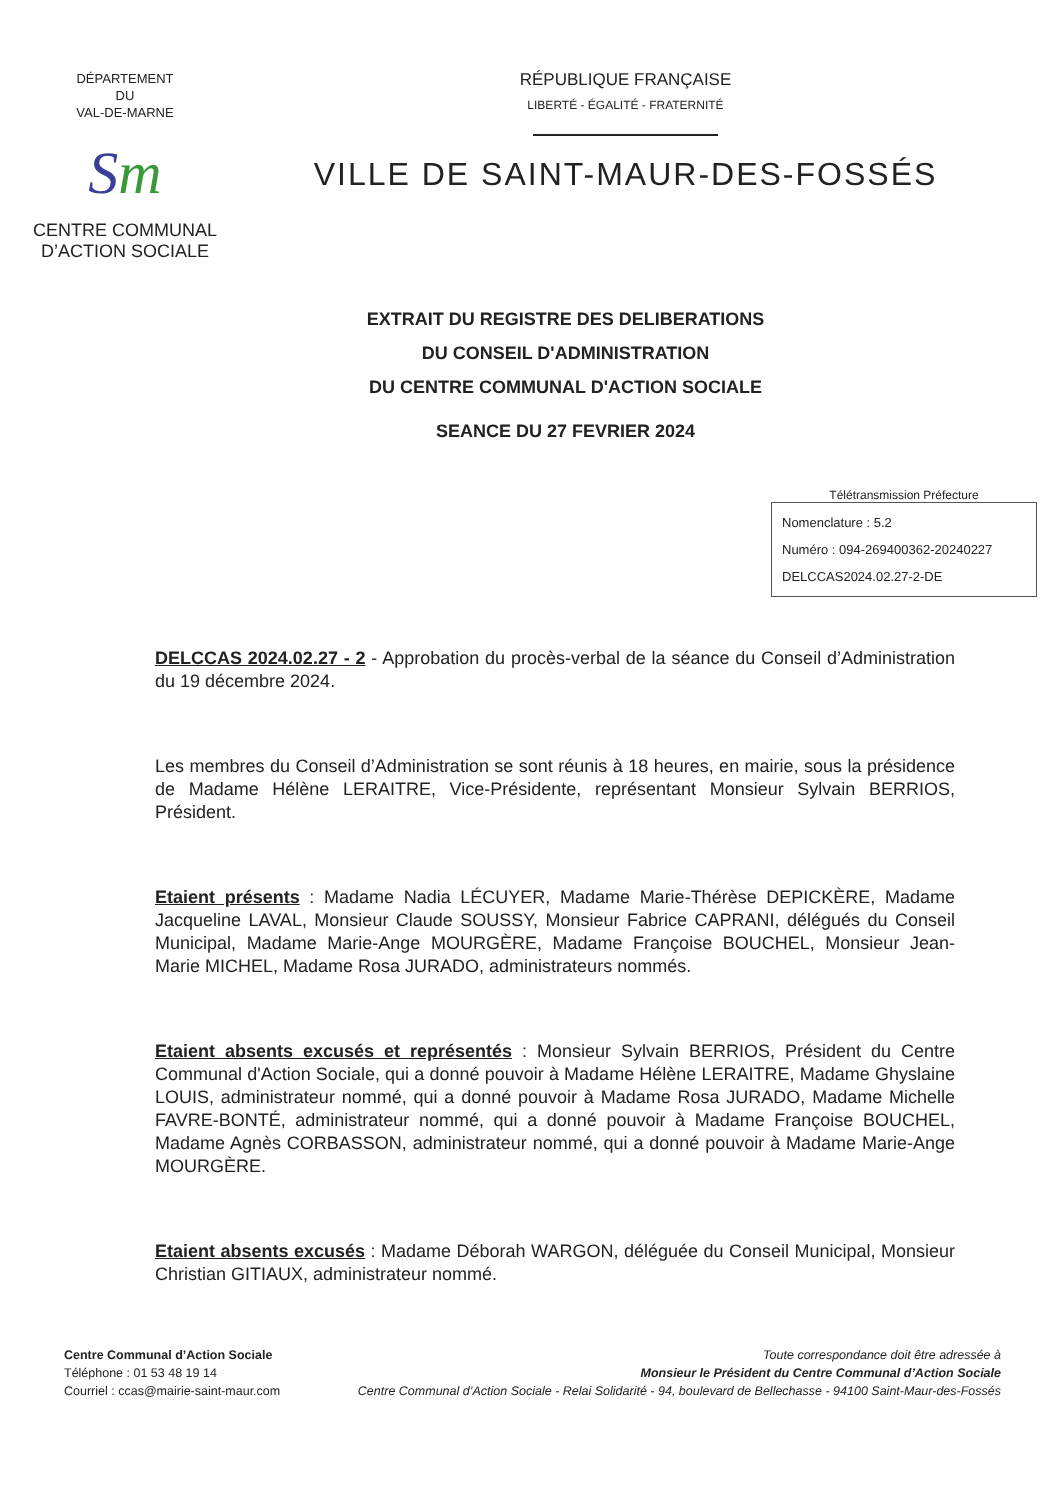DÉPARTEMENT
DU
VAL-DE-MARNE
Sm
CENTRE COMMUNAL
D’ACTION SOCIALE
RÉPUBLIQUE FRANÇAISE
LIBERTÉ - ÉGALITÉ - FRATERNITÉ
VILLE DE SAINT-MAUR-DES-FOSSÉS
EXTRAIT DU REGISTRE DES DELIBERATIONS
DU CONSEIL D'ADMINISTRATION
DU CENTRE COMMUNAL D'ACTION SOCIALE
SEANCE DU 27 FEVRIER 2024
Télétransmission Préfecture
Nomenclature : 5.2
Numéro : 094-269400362-20240227
DELCCAS2024.02.27-2-DE
DELCCAS 2024.02.27 - 2 - Approbation du procès-verbal de la séance du Conseil d’Administration du 19 décembre 2024.
Les membres du Conseil d’Administration se sont réunis à 18 heures, en mairie, sous la présidence de Madame Hélène LERAITRE, Vice-Présidente, représentant Monsieur Sylvain BERRIOS, Président.
Etaient présents : Madame Nadia LÉCUYER, Madame Marie-Thérèse DEPICKÈRE, Madame Jacqueline LAVAL, Monsieur Claude SOUSSY, Monsieur Fabrice CAPRANI, délégués du Conseil Municipal, Madame Marie-Ange MOURGÈRE, Madame Françoise BOUCHEL, Monsieur Jean-Marie MICHEL, Madame Rosa JURADO, administrateurs nommés.
Etaient absents excusés et représentés : Monsieur Sylvain BERRIOS, Président du Centre Communal d'Action Sociale, qui a donné pouvoir à Madame Hélène LERAITRE, Madame Ghyslaine LOUIS, administrateur nommé, qui a donné pouvoir à Madame Rosa JURADO, Madame Michelle FAVRE-BONTÉ, administrateur nommé, qui a donné pouvoir à Madame Françoise BOUCHEL, Madame Agnès CORBASSON, administrateur nommé, qui a donné pouvoir à Madame Marie-Ange MOURGÈRE.
Etaient absents excusés : Madame Déborah WARGON, déléguée du Conseil Municipal, Monsieur Christian GITIAUX, administrateur nommé.
Centre Communal d’Action Sociale
Téléphone : 01 53 48 19 14
Courriel : ccas@mairie-saint-maur.com
Toute correspondance doit être adressée à
Monsieur le Président du Centre Communal d’Action Sociale
Centre Communal d’Action Sociale - Relai Solidarité - 94, boulevard de Bellechasse - 94100 Saint-Maur-des-Fossés